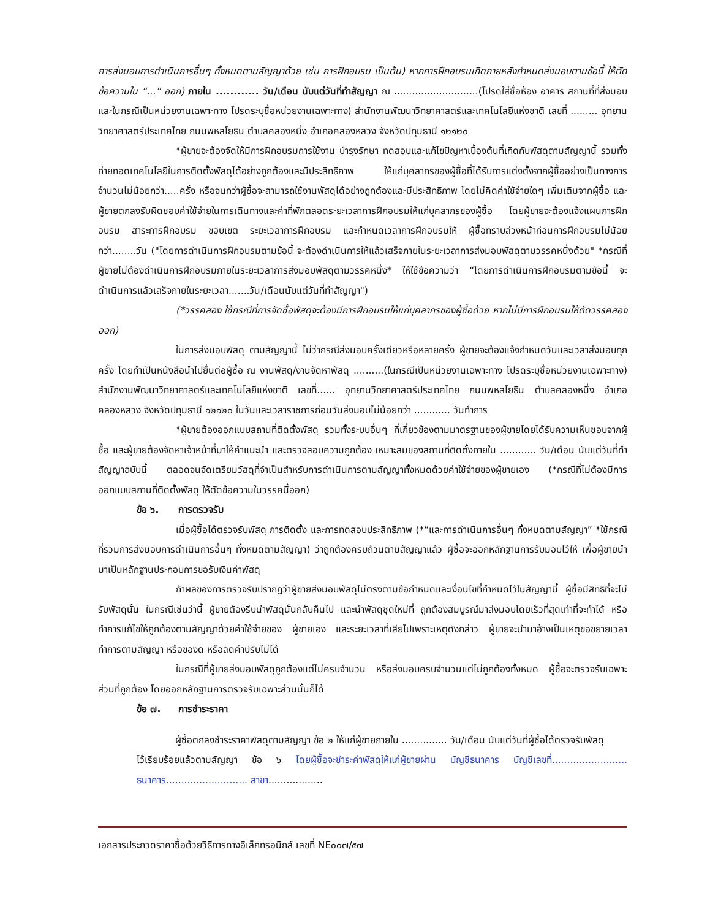การส่งมอบการดำเนินการอื่นๆ ทั้งหมดตามสัญญาด้วย เช่น การฝึกอบรม เป็นต้น) หากการฝึกอบรมเกิดภายหลังกำหนดส่งมอบตามข้อนี้ ให้ตัดข้อความใน “...” ออก) ภายใน ............ วัน/เดือน นับแต่วันที่ทำสัญญา ณ ............................(โปรดใส่ชื่อห้อง อาคาร สถานที่ที่ส่งมอบและในกรณีเป็นหน่วยงานเฉพาะทาง โปรดระบุชื่อหน่วยงานเฉพาะทาง) สำนักงานพัฒนาวิทยาศาสตร์และเทคโนโลยีแห่งชาติ เลขที่ ......... อุทยานวิทยาศาสตร์ประเทศไทย ถนนพหลโยธิน ตำบลคลองหนึ่ง อำเภอคลองหลวง จังหวัดปทุมธานี ๑๒๑๒๐
*ผู้ขายจะต้องจัดให้มีการฝึกอบรมการใช้งาน บำรุงรักษา ทดสอบและแก้ไขปัญหาเบื้องต้นที่เกิดกับพัสดุตามสัญญานี้ รวมทั้งถ่ายทอดเทคโนโลยีในการติดตั้งพัสดุได้อย่างถูกต้องและมีประสิทธิภาพ ให้แก่บุคลากรของผู้ซื้อที่ได้รับการแต่งตั้งจากผู้ซื้ออย่างเป็นทางการ จำนวนไม่น้อยกว่า.....ครั้ง หรือจนกว่าผู้ซื้อจะสามารถใช้งานพัสดุได้อย่างถูกต้องและมีประสิทธิภาพ โดยไม่คิดค่าใช้จ่ายใดๆ เพิ่มเติมจากผู้ซื้อ และผู้ขายตกลงรับผิดชอบค่าใช้จ่ายในการเดินทางและค่าที่พักตลอดระยะเวลาการฝึกอบรมให้แก่บุคลากรของผู้ซื้อ โดยผู้ขายจะต้องแจ้งแผนการฝึกอบรม สาระการฝึกอบรม ขอบเขต ระยะเวลาการฝึกอบรม และกำหนดเวลาการฝึกอบรมให้ ผู้ซื้อทราบล่วงหน้าก่อนการฝึกอบรมไม่น้อยกว่า........วัน ("โดยการดำเนินการฝึกอบรมตามข้อนี้ จะต้องดำเนินการให้แล้วเสร็จภายในระยะเวลาการส่งมอบพัสดุตามวรรคหนึ่งด้วย" *กรณีที่ผู้ขายไม่ต้องดำเนินการฝึกอบรมภายในระยะเวลาการส่งมอบพัสดุตามวรรคหนึ่ง* ให้ใช้ข้อความว่า “โดยการดำเนินการฝึกอบรมตามข้อนี้ จะดำเนินการแล้วเสร็จภายในระยะเวลา.......วัน/เดือนนับแต่วันที่ทำสัญญา")
(*วรรคสอง ใช้กรณีที่การจัดซื้อพัสดุจะต้องมีการฝึกอบรมให้แก่บุคลากรของผู้ซื้อด้วย หากไม่มีการฝึกอบรมให้ตัดวรรคสองออก)
ในการส่งมอบพัสดุ ตามสัญญานี้ ไม่ว่ากรณีส่งมอบครั้งเดียวหรือหลายครั้ง ผู้ขายจะต้องแจ้งกำหนดวันและเวลาส่งมอบทุกครั้ง โดยทำเป็นหนังสือนำไปยื่นต่อผู้ซื้อ ณ งานพัสดุ/งานจัดหาพัสดุ ..........(ในกรณีเป็นหน่วยงานเฉพาะทาง โปรดระบุชื่อหน่วยงานเฉพาะทาง) สำนักงานพัฒนาวิทยาศาสตร์และเทคโนโลยีแห่งชาติ เลขที่...... อุทยานวิทยาศาสตร์ประเทศไทย ถนนพหลโยธิน ตำบลคลองหนึ่ง อำเภอคลองหลวง จังหวัดปทุมธานี ๑๒๑๒๐ ในวันและเวลาราชการก่อนวันส่งมอบไม่น้อยกว่า ............ วันทำการ
*ผู้ขายต้องออกแบบสถานที่ติดตั้งพัสดุ รวมทั้งระบบอื่นๆ ที่เกี่ยวข้องตามมาตรฐานของผู้ขายโดยได้รับความเห็นชอบจากผู้ซื้อ และผู้ขายต้องจัดหาเจ้าหน้าที่มาให้คำแนะนำ และตรวจสอบความถูกต้อง เหมาะสมของสถานที่ติดตั้งภายใน ............ วัน/เดือน นับแต่วันที่ทำสัญญาฉบับนี้ ตลอดจนจัดเตรียมวัสดุที่จำเป็นสำหรับการดำเนินการตามสัญญาทั้งหมดด้วยค่าใช้จ่ายของผู้ขายเอง (*กรณีที่ไม่ต้องมีการออกแบบสถานที่ติดตั้งพัสดุ ให้ตัดข้อความในวรรคนี้ออก)
ข้อ ๖. การตรวจรับ
เมื่อผู้ซื้อได้ตรวจรับพัสดุ การติดตั้ง และการทดสอบประสิทธิภาพ (*“และการดำเนินการอื่นๆ ทั้งหมดตามสัญญา” *ใช้กรณีที่รวมการส่งมอบการดำเนินการอื่นๆ ทั้งหมดตามสัญญา) ว่าถูกต้องครบถ้วนตามสัญญาแล้ว ผู้ซื้อจะออกหลักฐานการรับมอบไว้ให้ เพื่อผู้ขายนำมาเป็นหลักฐานประกอบการขอรับเงินค่าพัสดุ
ถ้าผลของการตรวจรับปรากฏว่าผู้ขายส่งมอบพัสดุไม่ตรงตามข้อกำหนดและเงื่อนไขที่กำหนดไว้ในสัญญานี้ ผู้ซื้อมีสิทธิที่จะไม่รับพัสดุนั้น ในกรณีเช่นว่านี้ ผู้ขายต้องรีบนำพัสดุนั้นกลับคืนไป และนำพัสดุชุดใหม่ที่ ถูกต้องสมบูรณ์มาส่งมอบโดยเร็วที่สุดเท่าที่จะทำได้ หรือทำการแก้ไขให้ถูกต้องตามสัญญาด้วยค่าใช้จ่ายของ ผู้ขายเอง และระยะเวลาที่เสียไปเพราะเหตุดังกล่าว ผู้ขายจะนำมาอ้างเป็นเหตุขอขยายเวลาทำการตามสัญญา หรือของด หรือลดค่าปรับไม่ได้
ในกรณีที่ผู้ขายส่งมอบพัสดุถูกต้องแต่ไม่ครบจำนวน หรือส่งมอบครบจำนวนแต่ไม่ถูกต้องทั้งหมด ผู้ซื้อจะตรวจรับเฉพาะส่วนที่ถูกต้อง โดยออกหลักฐานการตรวจรับเฉพาะส่วนนั้นก็ได้
ข้อ ๗. การชำระราคา
ผู้ซื้อตกลงชำระราคาพัสดุตามสัญญา ข้อ ๒ ให้แก่ผู้ขายภายใน ............... วัน/เดือน นับแต่วันที่ผู้ซื้อได้ตรวจรับพัสดุ
ไว้เรียบร้อยแล้วตามสัญญา ข้อ ๖ โดยผู้ซื้อจะชำระค่าพัสดุให้แก่ผู้ขายผ่าน บัญชีธนาคาร บัญชีเลขที่......................... ธนาคาร........................... สาขา..................
เอกสารประกวดราคาซื้อด้วยวิธีการทางอิเล็กทรอนิกส์ เลขที่ NE๐๐๗/๕๗